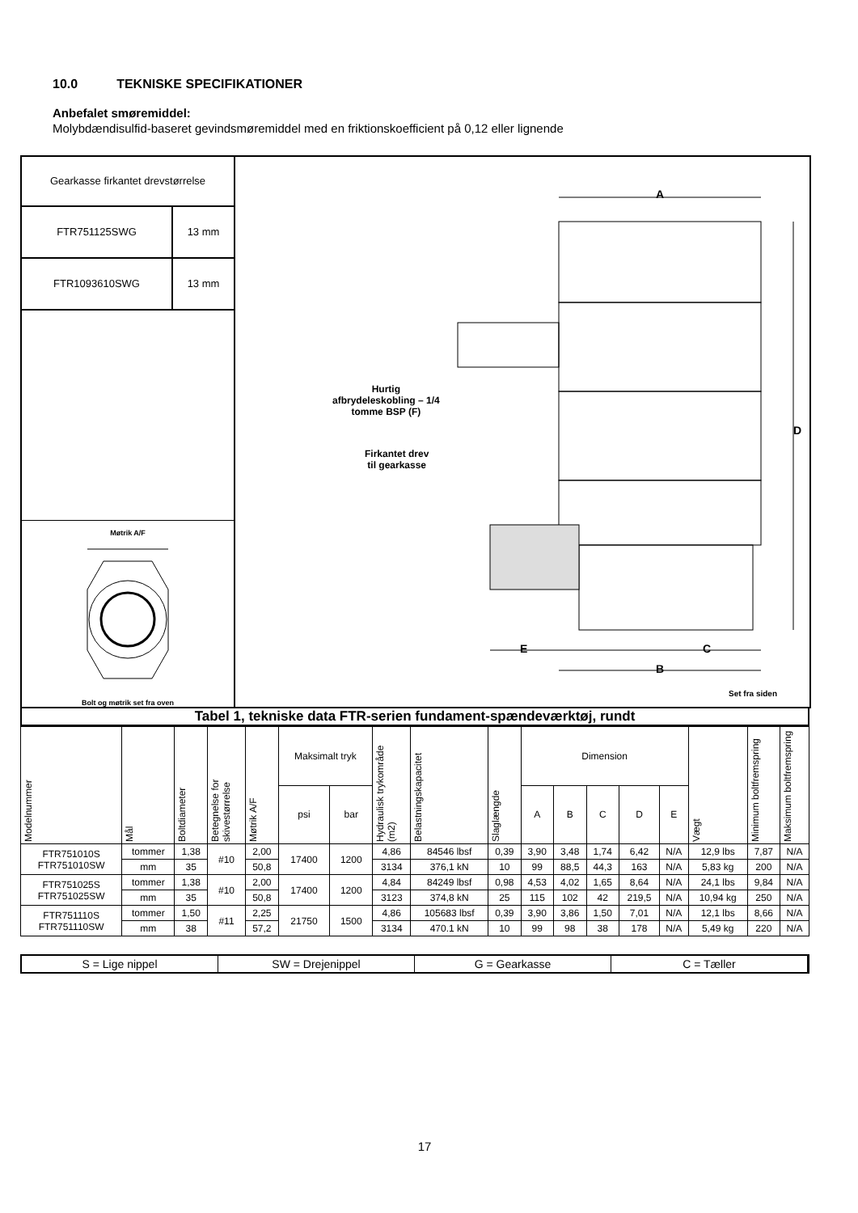10.0 TEKNISKE SPECIFIKATIONER
Anbefalet smøremiddel:
Molybdændisulfid-baseret gevindsmøremiddel med en friktionskoefficient på 0,12 eller lignende
Gearkasse firkantet drevstørrelse
FTR751125SWG 13 mm
FTR1093610SWG 13 mm
Møtrik A/F Bolt og møtrik set fra oven
A
D
E C
B
Hurtig
afbrydeleskobling – 1/4
tomme BSP (F)
Firkantet drev
til gearkasse
Set fra siden
Tabel 1, tekniske data FTR-serien fundament-spændeværktøj, rundt
| Modelnummer | Mål | Boltdiameter | Betegnelse for skivestørrelse | Møtrik A/F | Maksimalt tryk | | Hydraulisk trykområde (m2) | Belastningskapacitet | Slaglængde | Dimension | | | | | Vægt | Minimum boltfremspring | Maksimum boltfremspring |
| --- | --- | --- | --- | --- | --- | --- | --- | --- | --- | --- | --- | --- | --- | --- | --- | --- | --- |
| | | | | | psi | bar | | | | A | B | C | D | E | | | |
| FTR751010S FTR751010SW | tommer | 1,38 | #10 | 2,00 | 17400 | 1200 | 4,86 | 84546 lbsf | 0,39 | 3,90 | 3,48 | 1,74 | 6,42 | N/A | 12,9 lbs | 7,87 | N/A |
| | mm | 35 | | 50,8 | | | 3134 | 376,1 kN | 10 | 99 | 88,5 | 44,3 | 163 | N/A | 5,83 kg | 200 | N/A |
| FTR751025S FTR751025SW | tommer | 1,38 | #10 | 2,00 | 17400 | 1200 | 4,84 | 84249 lbsf | 0,98 | 4,53 | 4,02 | 1,65 | 8,64 | N/A | 24,1 lbs | 9,84 | N/A |
| | mm | 35 | | 50,8 | | | 3123 | 374,8 kN | 25 | 115 | 102 | 42 | 219,5 | N/A | 10,94 kg | 250 | N/A |
| FTR751110S FTR751110SW | tommer | 1,50 | #11 | 2,25 | 21750 | 1500 | 4,86 | 105683 lbsf | 0,39 | 3,90 | 3,86 | 1,50 | 7,01 | N/A | 12,1 lbs | 8,66 | N/A |
| | mm | 38 | | 57,2 | | | 3134 | 470.1 kN | 10 | 99 | 98 | 38 | 178 | N/A | 5,49 kg | 220 | N/A |
S = Lige nippel SW = Drejenippel G = Gearkasse C = Tæller
17